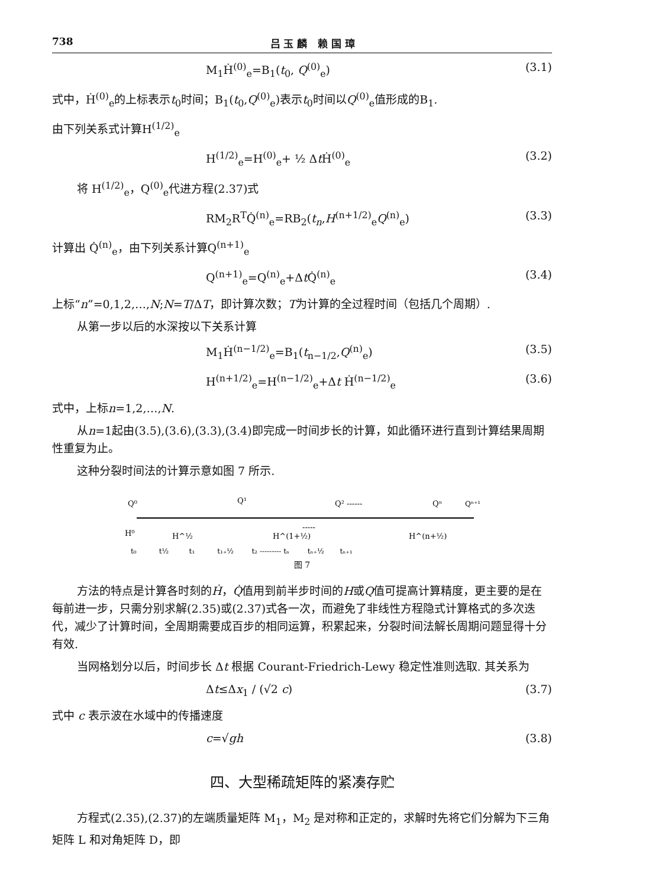738 吕 玉 麟 赖 国 璋
M<sub>1</sub>Ḣ<sup>(0)</sup><sub>e</sub>=B<sub>1</sub>(t<sub>0</sub>, Q<sup>(0)</sup><sub>e</sub>) (3.1)
式中，Ḣ<sup>(0)</sup><sub>e</sub>的上标表示t<sub>0</sub>时间；B<sub>1</sub>(t<sub>0</sub>,Q<sup>(0)</sup><sub>e</sub>)表示t<sub>0</sub>时间以Q<sup>(0)</sup><sub>e</sub>值形成的B<sub>1</sub>.
由下列关系式计算H<sup>(1/2)</sup><sub>e</sub>
H<sup>(1/2)</sup><sub>e</sub>=H<sup>(0)</sup><sub>e</sub>+ ½ Δt Ḣ<sup>(0)</sup><sub>e</sub> (3.2)
将 H<sup>(1/2)</sup><sub>e</sub>，Q<sup>(0)</sup><sub>e</sub>代进方程(2.37)式
RM<sub>2</sub>R<sup>T</sup>Q̇<sup>(n)</sup><sub>e</sub>=RB<sub>2</sub>(t<sub>n</sub>,H<sup>(n+1/2)</sup><sub>e</sub>Q<sup>(n)</sup><sub>e</sub>) (3.3)
计算出 Q̇<sup>(n)</sup><sub>e</sub>，由下列关系计算Q<sup>(n+1)</sup><sub>e</sub>
Q<sup>(n+1)</sup><sub>e</sub>=Q<sup>(n)</sup><sub>e</sub>+Δt Q̇<sup>(n)</sup><sub>e</sub> (3.4)
上标“n”=0,1,2,…,N;N=T/ΔT，即计算次数；T为计算的全过程时间（包括几个周期）.
从第一步以后的水深按以下关系计算
M<sub>1</sub>Ḣ<sup>(n−1/2)</sup><sub>e</sub>=B<sub>1</sub>(t<sub>n−1/2</sub>,Q<sup>(n)</sup><sub>e</sub>) (3.5)
H<sup>(n+1/2)</sup><sub>e</sub>=H<sup>(n−1/2)</sup><sub>e</sub>+Δt Ḣ<sup>(n−1/2)</sup><sub>e</sub> (3.6)
式中，上标n=1,2,…,N.
从n=1起由(3.5),(3.6),(3.3),(3.4)即完成一时间步长的计算，如此循环进行直到计算结果周期性重复为止。
这种分裂时间法的计算示意如图 7 所示.
Q⁰
Q¹
Q² ------
Qⁿ
Qⁿ⁺¹
H⁰
H^½
H^(1+½)
-----
H^(n+½)
t₀ t½ t₁ t₁₊½ t₂ --------- tₙ tₙ₊½ tₙ₊₁
图 7
方法的特点是计算各时刻的Ḣ，Q̇值用到前半步时间的H或Q值可提高计算精度，更主要的是在每前进一步，只需分别求解(2.35)或(2.37)式各一次，而避免了非线性方程隐式计算格式的多次迭代，减少了计算时间，全周期需要成百步的相同运算，积累起来，分裂时间法解长周期问题显得十分有效.
当网格划分以后，时间步长 Δt 根据 Courant-Friedrich-Lewy 稳定性准则选取. 其关系为
Δt≤Δx<sub>1</sub> / (√2 c) (3.7)
式中 c 表示波在水域中的传播速度
c=√gh (3.8)
四、大型稀疏矩阵的紧凑存贮
方程式(2.35),(2.37)的左端质量矩阵 M<sub>1</sub>，M<sub>2</sub> 是对称和正定的，求解时先将它们分解为下三角矩阵 L 和对角矩阵 D，即